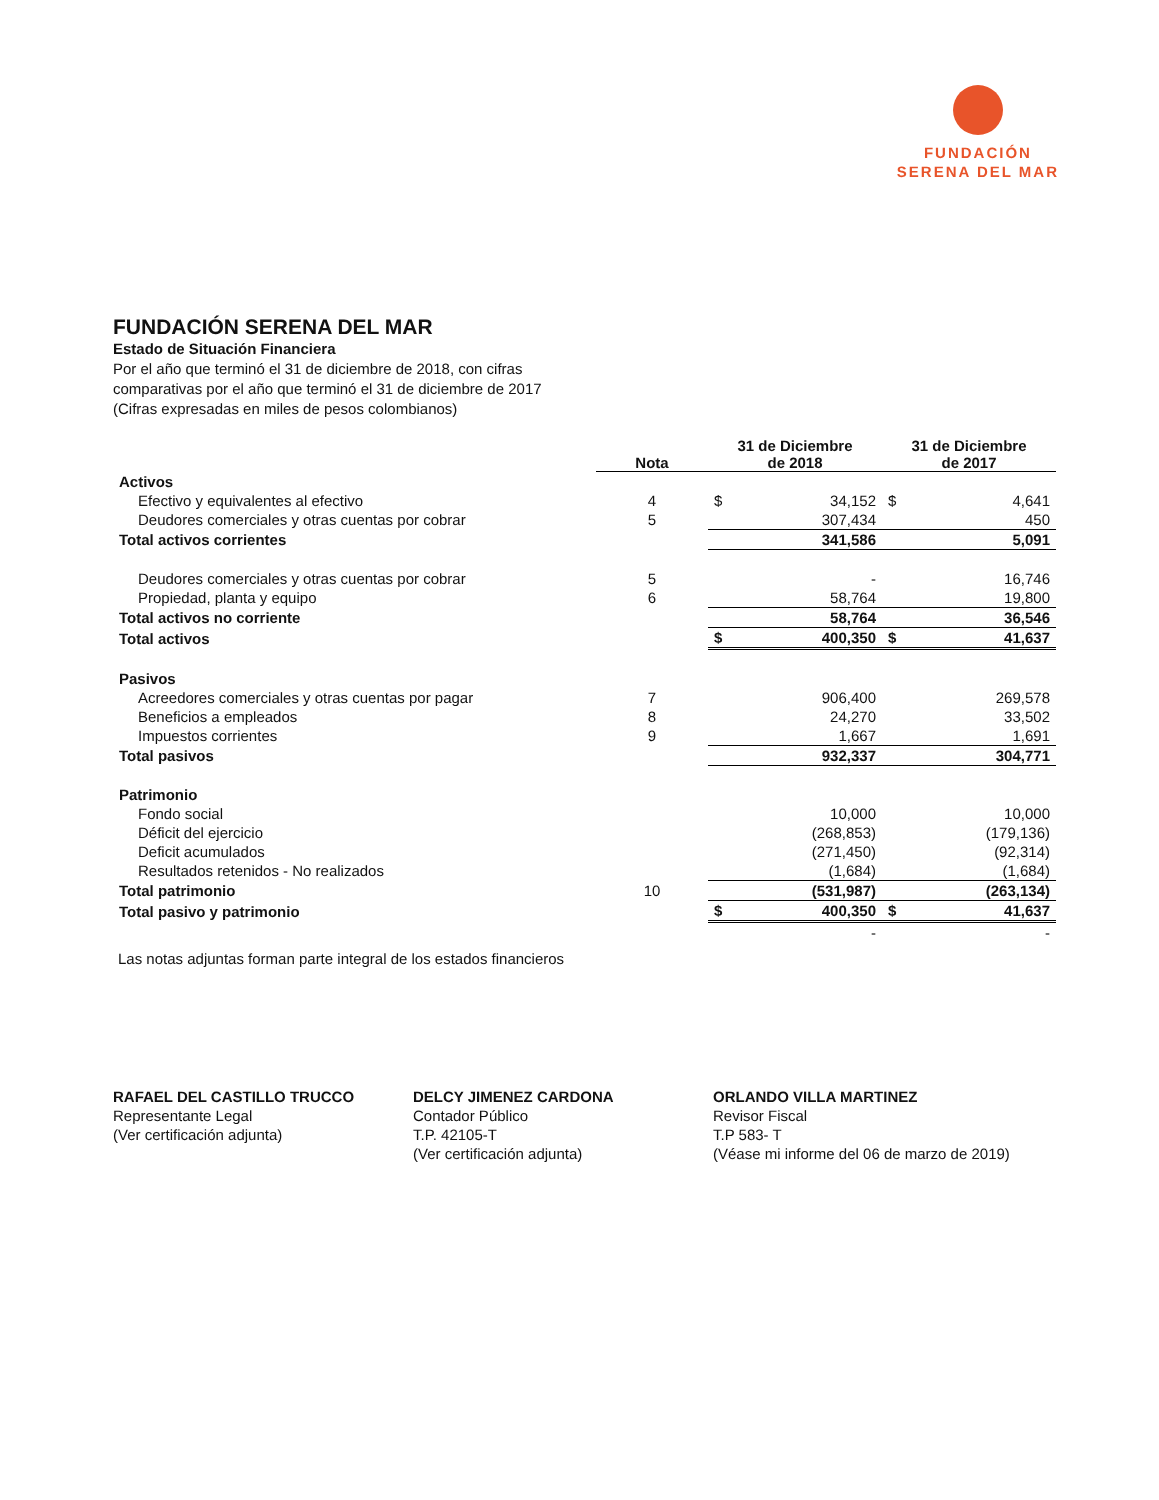FUNDACIÓN
SERENA DEL MAR
FUNDACIÓN SERENA DEL MAR
Estado de Situación Financiera
Por el año que terminó el 31 de diciembre de 2018, con cifras
comparativas por el año que terminó el 31 de diciembre de 2017
(Cifras expresadas en miles de pesos colombianos)
| | Nota | 31 de Diciembre de 2018 | | 31 de Diciembre de 2017 | |
| --- | --- | --- | --- | --- | --- |
| Activos | | | | | |
| Efectivo y equivalentes al efectivo | 4 | $ | 34,152 | $ | 4,641 |
| Deudores comerciales y otras cuentas por cobrar | 5 | | 307,434 | | 450 |
| Total activos corrientes | | | 341,586 | | 5,091 |
| Deudores comerciales y otras cuentas por cobrar | 5 | | - | | 16,746 |
| Propiedad, planta y equipo | 6 | | 58,764 | | 19,800 |
| Total activos no corriente | | | 58,764 | | 36,546 |
| Total activos | | $ | 400,350 | $ | 41,637 |
| Pasivos | | | | | |
| Acreedores comerciales y otras cuentas por pagar | 7 | | 906,400 | | 269,578 |
| Beneficios a empleados | 8 | | 24,270 | | 33,502 |
| Impuestos corrientes | 9 | | 1,667 | | 1,691 |
| Total pasivos | | | 932,337 | | 304,771 |
| Patrimonio | | | | | |
| Fondo social | | | 10,000 | | 10,000 |
| Déficit del ejercicio | | | (268,853) | | (179,136) |
| Deficit acumulados | | | (271,450) | | (92,314) |
| Resultados retenidos - No realizados | | | (1,684) | | (1,684) |
| Total patrimonio | 10 | | (531,987) | | (263,134) |
| Total pasivo y patrimonio | | $ | 400,350 | $ | 41,637 |
| | | | - | | - |
Las notas adjuntas forman parte integral de los estados financieros
RAFAEL DEL CASTILLO TRUCCO
Representante Legal
(Ver certificación adjunta)
DELCY JIMENEZ CARDONA
Contador Público
T.P. 42105-T
(Ver certificación adjunta)
ORLANDO VILLA MARTINEZ
Revisor Fiscal
T.P 583- T
(Véase mi informe del 06 de marzo de 2019)